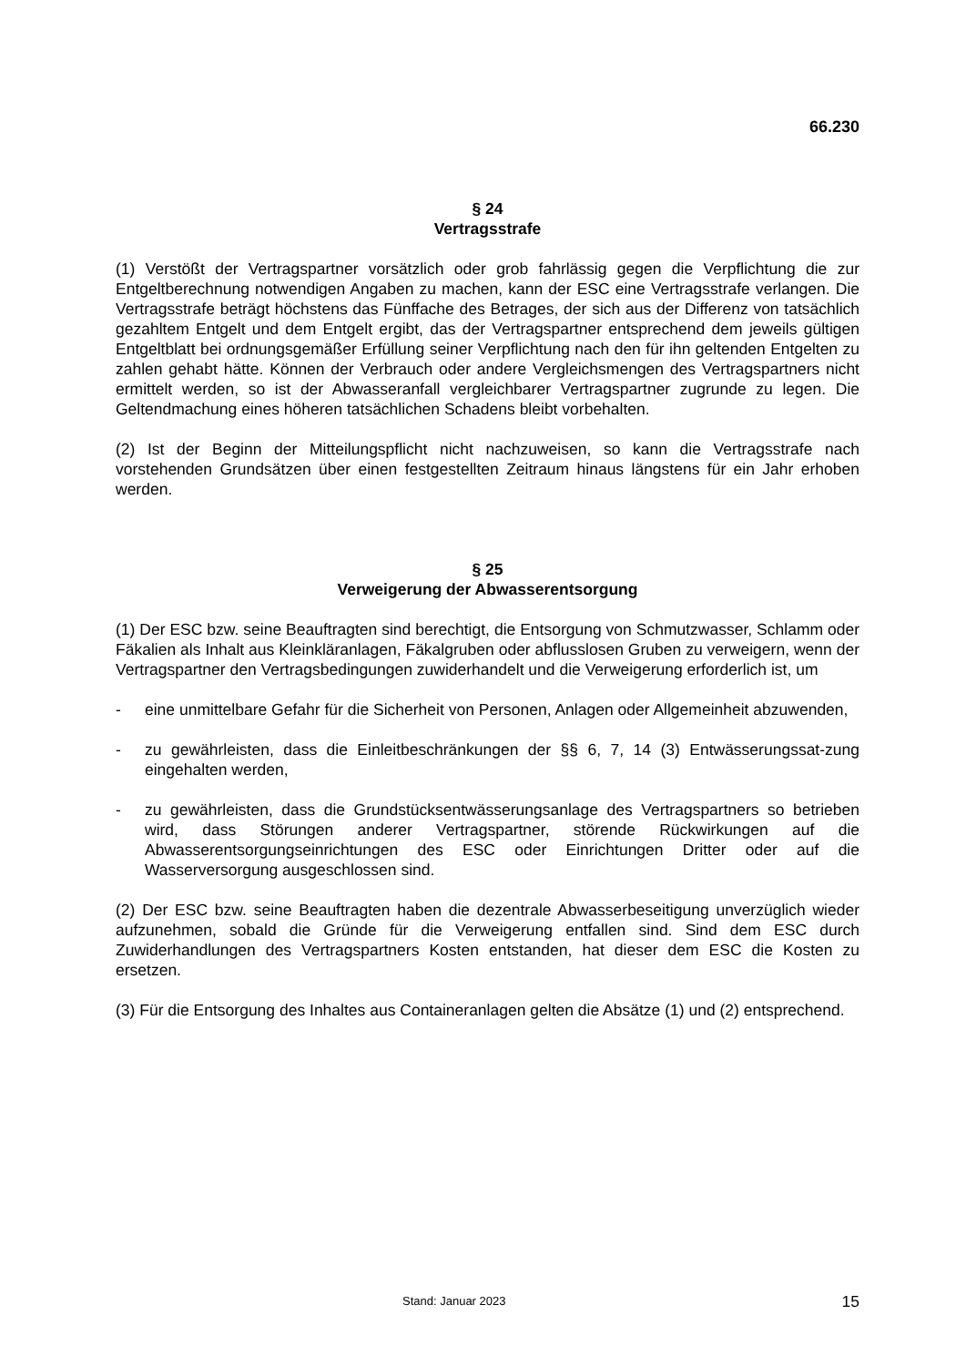66.230
§ 24
Vertragsstrafe
(1) Verstößt der Vertragspartner vorsätzlich oder grob fahrlässig gegen die Verpflichtung die zur Entgeltberechnung notwendigen Angaben zu machen, kann der ESC eine Vertragsstrafe verlangen. Die Vertragsstrafe beträgt höchstens das Fünffache des Betrages, der sich aus der Differenz von tatsächlich gezahltem Entgelt und dem Entgelt ergibt, das der Vertragspartner entsprechend dem jeweils gültigen Entgeltblatt bei ordnungsgemäßer Erfüllung seiner Verpflichtung nach den für ihn geltenden Entgelten zu zahlen gehabt hätte. Können der Verbrauch oder andere Vergleichsmengen des Vertragspartners nicht ermittelt werden, so ist der Abwasseranfall vergleichbarer Vertragspartner zugrunde zu legen. Die Geltendmachung eines höheren tatsächlichen Schadens bleibt vorbehalten.
(2) Ist der Beginn der Mitteilungspflicht nicht nachzuweisen, so kann die Vertragsstrafe nach vorstehenden Grundsätzen über einen festgestellten Zeitraum hinaus längstens für ein Jahr erhoben werden.
§ 25
Verweigerung der Abwasserentsorgung
(1) Der ESC bzw. seine Beauftragten sind berechtigt, die Entsorgung von Schmutzwasser, Schlamm oder Fäkalien als Inhalt aus Kleinkläranlagen, Fäkalgruben oder abflusslosen Gruben zu verweigern, wenn der Vertragspartner den Vertragsbedingungen zuwiderhandelt und die Verweigerung erforderlich ist, um
- eine unmittelbare Gefahr für die Sicherheit von Personen, Anlagen oder Allgemeinheit abzuwenden,
- zu gewährleisten, dass die Einleitbeschränkungen der §§ 6, 7, 14 (3) Entwässerungssat-zung eingehalten werden,
- zu gewährleisten, dass die Grundstücksentwässerungsanlage des Vertragspartners so betrieben wird, dass Störungen anderer Vertragspartner, störende Rückwirkungen auf die Abwasserentsorgungseinrichtungen des ESC oder Einrichtungen Dritter oder auf die Wasserversorgung ausgeschlossen sind.
(2) Der ESC bzw. seine Beauftragten haben die dezentrale Abwasserbeseitigung unverzüglich wieder aufzunehmen, sobald die Gründe für die Verweigerung entfallen sind. Sind dem ESC durch Zuwiderhandlungen des Vertragspartners Kosten entstanden, hat dieser dem ESC die Kosten zu ersetzen.
(3) Für die Entsorgung des Inhaltes aus Containeranlagen gelten die Absätze (1) und (2) entsprechend.
Stand: Januar 2023 15